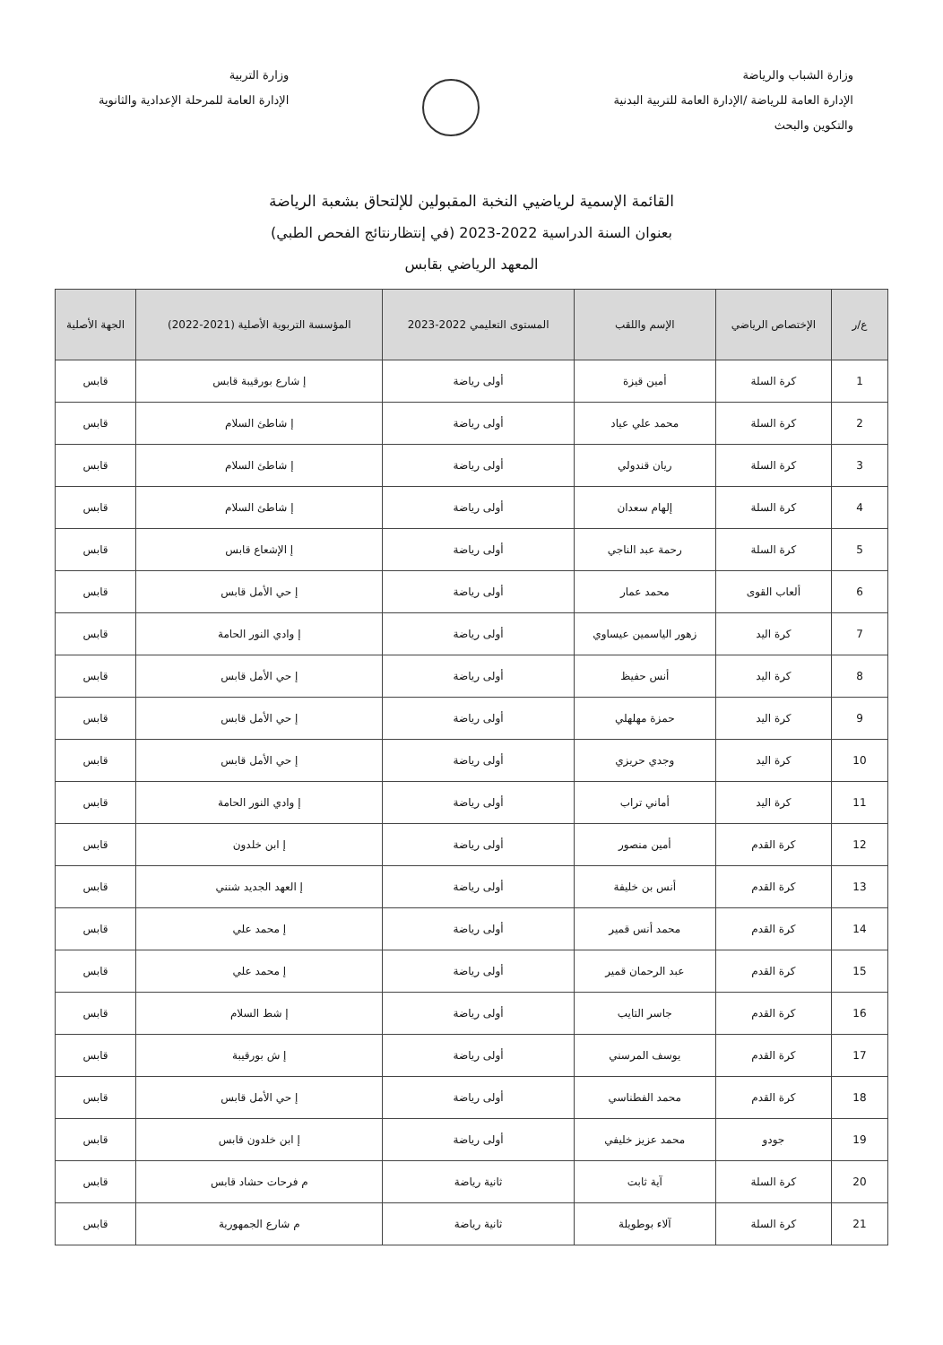وزارة الشباب والرياضة
الإدارة العامة للرياضة /الإدارة العامة للتربية البدنية
والتكوين والبحث
وزارة التربية
الإدارة العامة للمرحلة الإعدادية والثانوية
القائمة الإسمية لرياضيي النخبة المقبولين للإلتحاق بشعبة الرياضة
بعنوان السنة الدراسية 2022-2023 (في إنتظارنتائج الفحص الطبي)
المعهد الرياضي بقابس
| ع/ر | الإختصاص الرياضي | الإسم واللقب | المستوى التعليمي 2022-2023 | المؤسسة التربوية الأصلية (2021-2022) | الجهة الأصلية |
| --- | --- | --- | --- | --- | --- |
| 1 | كرة السلة | أمين قيزة | أولى رياضة | إ شارع بورقيبة قابس | قابس |
| 2 | كرة السلة | محمد علي عياد | أولى رياضة | إ شاطئ السلام | قابس |
| 3 | كرة السلة | ريان قندولي | أولى رياضة | إ شاطئ السلام | قابس |
| 4 | كرة السلة | إلهام سعدان | أولى رياضة | إ شاطئ السلام | قابس |
| 5 | كرة السلة | رحمة عبد الناجي | أولى رياضة | إ الإشعاع قابس | قابس |
| 6 | ألعاب القوى | محمد عمار | أولى رياضة | إ حي الأمل قابس | قابس |
| 7 | كرة اليد | زهور الياسمين عيساوي | أولى رياضة | إ وادي النور الحامة | قابس |
| 8 | كرة اليد | أنس حفيظ | أولى رياضة | إ حي الأمل قابس | قابس |
| 9 | كرة اليد | حمزة مهلهلي | أولى رياضة | إ حي الأمل قابس | قابس |
| 10 | كرة اليد | وجدي حريزي | أولى رياضة | إ حي الأمل قابس | قابس |
| 11 | كرة اليد | أماني تراب | أولى رياضة | إ وادي النور الحامة | قابس |
| 12 | كرة القدم | أمين منصور | أولى رياضة | إ ابن خلدون | قابس |
| 13 | كرة القدم | أنس بن خليفة | أولى رياضة | إ العهد الجديد شنني | قابس |
| 14 | كرة القدم | محمد أنس قمير | أولى رياضة | إ محمد علي | قابس |
| 15 | كرة القدم | عبد الرحمان قمير | أولى رياضة | إ محمد علي | قابس |
| 16 | كرة القدم | جاسر التايب | أولى رياضة | إ شط السلام | قابس |
| 17 | كرة القدم | يوسف المرسني | أولى رياضة | إ ش بورقيبة | قابس |
| 18 | كرة القدم | محمد الفطناسي | أولى رياضة | إ حي الأمل قابس | قابس |
| 19 | جودو | محمد عزيز خليفي | أولى رياضة | إ ابن خلدون قابس | قابس |
| 20 | كرة السلة | آية ثابت | ثانية رياضة | م فرحات حشاد قابس | قابس |
| 21 | كرة السلة | آلاء بوطويلة | ثانية رياضة | م شارع الجمهورية | قابس |